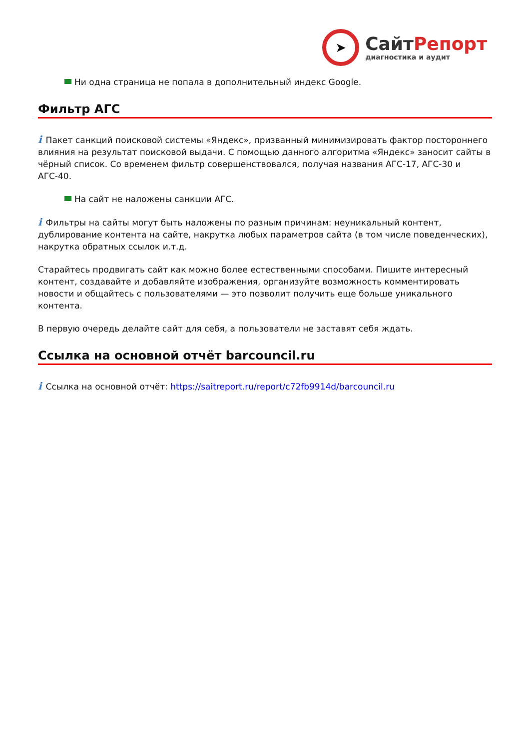➤
Сайт Репорт
диагностика и аудит
Ни одна страница не попала в дополнительный индекс Google.
Фильтр АГС
i Пакет санкций поисковой системы «Яндекс», призванный минимизировать фактор постороннего влияния на результат поисковой выдачи. С помощью данного алгоритма «Яндекс» заносит сайты в чёрный список. Со временем фильтр совершенствовался, получая названия АГС-17, АГС-30 и АГС-40.
На сайт не наложены санкции АГС.
i Фильтры на сайты могут быть наложены по разным причинам: неуникальный контент, дублирование контента на сайте, накрутка любых параметров сайта (в том числе поведенческих), накрутка обратных ссылок и.т.д.
Старайтесь продвигать сайт как можно более естественными способами. Пишите интересный контент, создавайте и добавляйте изображения, организуйте возможность комментировать новости и общайтесь с пользователями — это позволит получить еще больше уникального контента.
В первую очередь делайте сайт для себя, а пользователи не заставят себя ждать.
Ссылка на основной отчёт barcouncil.ru
i Ссылка на основной отчёт: https://saitreport.ru/report/c72fb9914d/barcouncil.ru